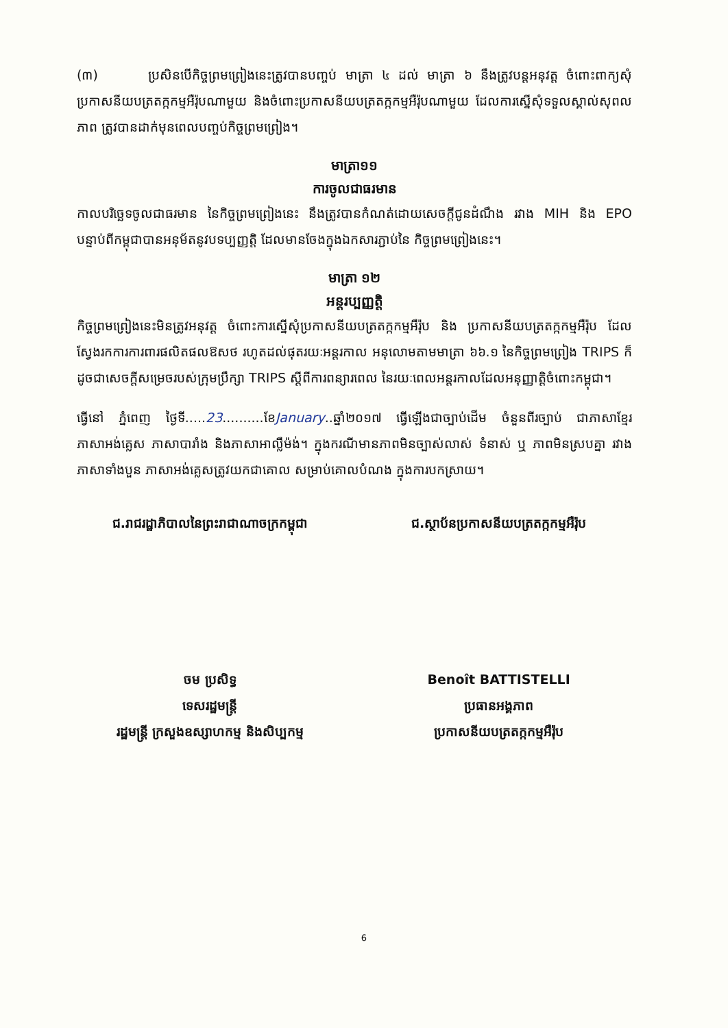(៣) ប្រសិនបើកិច្ចព្រមព្រៀងនេះត្រូវបានបញ្ចប់ មាត្រា ៤ ដល់ មាត្រា ៦ នឹងត្រូវបន្តអនុវត្ត ចំពោះពាក្យសុំប្រកាសនីយបត្រតក្កកម្មអឺរ៉ុបណាមួយ និងចំពោះប្រកាសនីយបត្រតក្កកម្មអឺរ៉ុបណាមួយ ដែលការស្នើសុំទទួលស្គាល់សុពលភាព ត្រូវបានដាក់មុនពេលបញ្ចប់កិច្ចព្រមព្រៀង។
មាត្រា១១
ការចូលជាធរមាន
កាលបរិច្ឆេទចូលជាធរមាន នៃកិច្ចព្រមព្រៀងនេះ នឹងត្រូវបានកំណត់ដោយសេចក្តីជូនដំណឹង រវាង MIH និង EPO បន្ទាប់ពីកម្ពុជាបានអនុម័តនូវបទប្បញ្ញត្តិ ដែលមានចែងក្នុងឯកសារភ្ជាប់នៃ កិច្ចព្រមព្រៀងនេះ។
មាត្រា ១២
អន្តរប្បញ្ញត្តិ
កិច្ចព្រមព្រៀងនេះមិនត្រូវអនុវត្ត ចំពោះការស្នើសុំប្រកាសនីយបត្រតក្កកម្មអឺរ៉ុប និង ប្រកាសនីយបត្រតក្កកម្មអឺរ៉ុប ដែលស្វែងរកការការពារផលិតផលឱសថ រហូតដល់ផុតរយៈអន្តរកាល អនុលោមតាមមាត្រា ៦៦.១ នៃកិច្ចព្រមព្រៀង TRIPS ក៏ដូចជាសេចក្តីសម្រេចរបស់ក្រុមប្រឹក្សា TRIPS ស្តីពីការពន្យារពេល នៃរយៈពេលអន្តរកាលដែលអនុញ្ញាត្តិចំពោះកម្ពុជា។
ធ្វើនៅ ភ្នំពេញ ថ្ងៃទី.....23..........ខែJanuary..ឆ្នាំ២០១៧ ធ្វើឡើងជាច្បាប់ដើម ចំនួនពីរច្បាប់ ជាភាសាខ្មែរ ភាសាអង់គ្លេស ភាសាបារាំង និងភាសាអាល្លឺម៉ង់។ ក្នុងករណីមានភាពមិនច្បាស់លាស់ ទំនាស់ ឬ ភាពមិនស្របគ្នា រវាងភាសាទាំងបួន ភាសាអង់គ្លេសត្រូវយកជាគោល សម្រាប់គោលបំណង ក្នុងការបកស្រាយ។
ជ.រាជរដ្ឋាភិបាលនៃព្រះរាជាណាចក្រកម្ពុជា
ចម ប្រសិទ្ធ
ទេសរដ្ឋមន្ត្រី
រដ្ឋមន្ត្រី ក្រសួងឧស្សាហកម្ម និងសិប្បកម្ម
ជ.ស្ថាប័នប្រកាសនីយបត្រតក្កកម្មអឺរ៉ុប
Benoît BATTISTELLI
ប្រធានអង្គភាព
ប្រកាសនីយបត្រតក្កកម្មអឺរ៉ុប
6